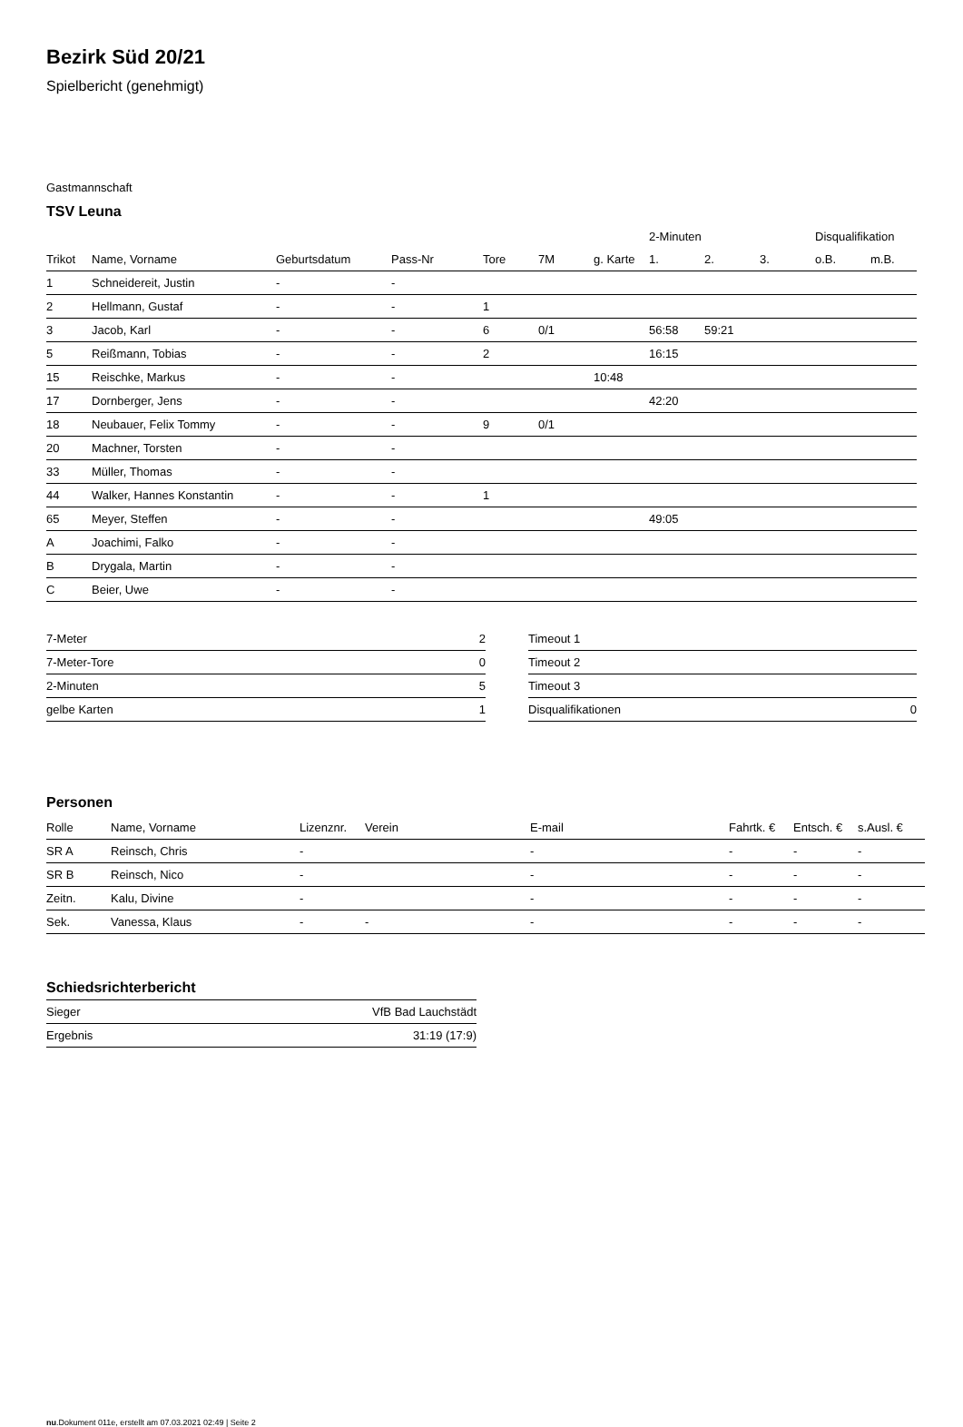Bezirk Süd 20/21
Spielbericht (genehmigt)
Gastmannschaft
TSV Leuna
| | | | | | | | 2-Minuten | | | Disqualifikation | |
| --- | --- | --- | --- | --- | --- | --- | --- | --- | --- | --- | --- |
| Trikot | Name, Vorname | Geburtsdatum | Pass-Nr | Tore | 7M | g. Karte | 1. | 2. | 3. | o.B. | m.B. |
| 1 | Schneidereit, Justin | - | - | | | | | | | | |
| 2 | Hellmann, Gustaf | - | - | 1 | | | | | | | |
| 3 | Jacob, Karl | - | - | 6 | 0/1 | | 56:58 | 59:21 | | | |
| 5 | Reißmann, Tobias | - | - | 2 | | | 16:15 | | | | |
| 15 | Reischke, Markus | - | - | | | 10:48 | | | | | |
| 17 | Dornberger, Jens | - | - | | | | 42:20 | | | | |
| 18 | Neubauer, Felix Tommy | - | - | 9 | 0/1 | | | | | | |
| 20 | Machner, Torsten | - | - | | | | | | | | |
| 33 | Müller, Thomas | - | - | | | | | | | | |
| 44 | Walker, Hannes Konstantin | - | - | 1 | | | | | | | |
| 65 | Meyer, Steffen | - | - | | | | 49:05 | | | | |
| A | Joachimi, Falko | - | - | | | | | | | | |
| B | Drygala, Martin | - | - | | | | | | | | |
| C | Beier, Uwe | - | - | | | | | | | | |
| 7-Meter | 2 |
| 7-Meter-Tore | 0 |
| 2-Minuten | 5 |
| gelbe Karten | 1 |
| Timeout 1 | |
| Timeout 2 | |
| Timeout 3 | |
| Disqualifikationen | 0 |
Personen
| Rolle | Name, Vorname | Lizenznr. | Verein | E-mail | Fahrtk. € | Entsch. € | s.Ausl. € |
| --- | --- | --- | --- | --- | --- | --- | --- |
| SR A | Reinsch, Chris | - | | - | - | - | - |
| SR B | Reinsch, Nico | - | | - | - | - | - |
| Zeitn. | Kalu, Divine | - | | - | - | - | - |
| Sek. | Vanessa, Klaus | - | - | - | - | - | - |
Schiedsrichterbericht
| Sieger | VfB Bad Lauchstädt |
| Ergebnis | 31:19 (17:9) |
nu.Dokument 011e, erstellt am 07.03.2021 02:49 | Seite 2